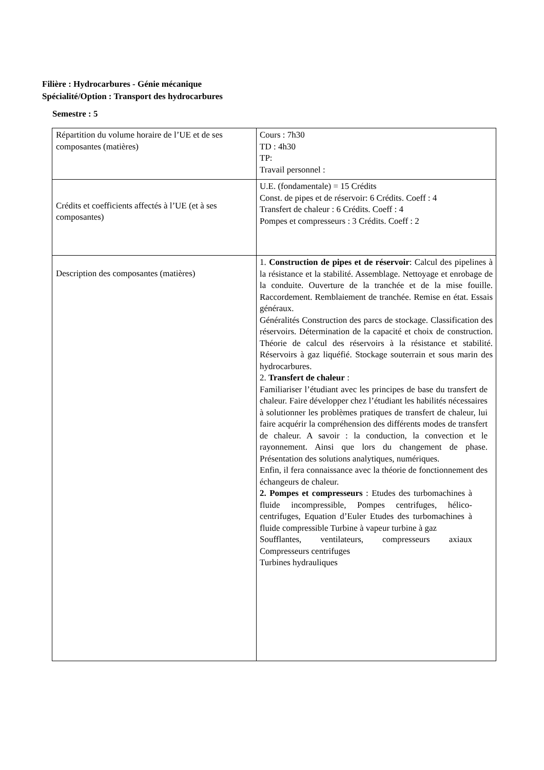Filière : Hydrocarbures - Génie mécanique
Spécialité/Option : Transport des hydrocarbures
Semestre : 5
| Répartition du volume horaire de l’UE et de ses composantes (matières) | Cours : 7h30 TD : 4h30 TP: Travail personnel : |
| Crédits et coefficients affectés à l’UE (et à ses composantes) | U.E. (fondamentale) = 15 Crédits Const. de pipes et de réservoir: 6 Crédits. Coeff : 4 Transfert de chaleur : 6 Crédits. Coeff : 4 Pompes et compresseurs : 3 Crédits. Coeff : 2 |
| Description des composantes (matières) | 1. Construction de pipes et de réservoir : Calcul des pipelines à la résistance et la stabilité. Assemblage. Nettoyage et enrobage de la conduite. Ouverture de la tranchée et de la mise fouille. Raccordement. Remblaiement de tranchée. Remise en état. Essais généraux. Généralités Construction des parcs de stockage. Classification des réservoirs. Détermination de la capacité et choix de construction. Théorie de calcul des réservoirs à la résistance et stabilité. Réservoirs à gaz liquéfié. Stockage souterrain et sous marin des hydrocarbures. 2. Transfert de chaleur : Familiariser l’étudiant avec les principes de base du transfert de chaleur. Faire développer chez l’étudiant les habilités nécessaires à solutionner les problèmes pratiques de transfert de chaleur, lui faire acquérir la compréhension des différents modes de transfert de chaleur. A savoir : la conduction, la convection et le rayonnement. Ainsi que lors du changement de phase. Présentation des solutions analytiques, numériques. Enfin, il fera connaissance avec la théorie de fonctionnement des échangeurs de chaleur. 2. Pompes et compresseurs : Etudes des turbomachines à fluide incompressible, Pompes centrifuges, hélico-centrifuges, Equation d’Euler Etudes des turbomachines à fluide compressible Turbine à vapeur turbine à gaz Soufflantes, ventilateurs, compresseurs axiaux Compresseurs centrifuges Turbines hydrauliques |